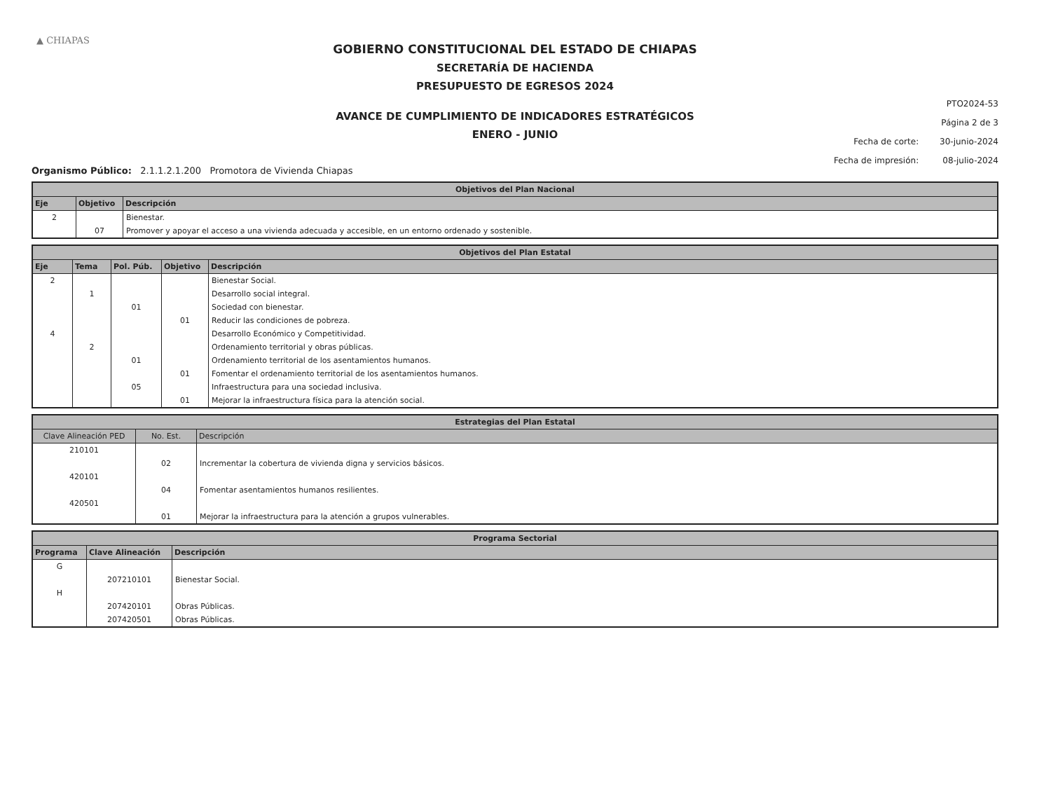▲ CHIAPAS
PTO2024-53
Página 2 de 3
Fecha de corte: 30-junio-2024
Fecha de impresión: 08-julio-2024
GOBIERNO CONSTITUCIONAL DEL ESTADO DE CHIAPAS
SECRETARÍA DE HACIENDA
PRESUPUESTO DE EGRESOS 2024
AVANCE DE CUMPLIMIENTO DE INDICADORES ESTRATÉGICOS
ENERO - JUNIO
Organismo Público: 2.1.1.2.1.200 Promotora de Vivienda Chiapas
| Objetivos del Plan Nacional | | |
| --- | --- | --- |
| Eje | Objetivo | Descripción |
| 2 | | Bienestar. |
| | 07 | Promover y apoyar el acceso a una vivienda adecuada y accesible, en un entorno ordenado y sostenible. |
| Objetivos del Plan Estatal | | | | |
| --- | --- | --- | --- | --- |
| Eje | Tema | Pol. Púb. | Objetivo | Descripción |
| 2 | | | | Bienestar Social. |
| | 1 | | | Desarrollo social integral. |
| | | 01 | | Sociedad con bienestar. |
| | | | 01 | Reducir las condiciones de pobreza. |
| 4 | | | | Desarrollo Económico y Competitividad. |
| | 2 | | | Ordenamiento territorial y obras públicas. |
| | | 01 | | Ordenamiento territorial de los asentamientos humanos. |
| | | | 01 | Fomentar el ordenamiento territorial de los asentamientos humanos. |
| | | 05 | | Infraestructura para una sociedad inclusiva. |
| | | | 01 | Mejorar la infraestructura física para la atención social. |
| Estrategias del Plan Estatal | | |
| --- | --- | --- |
| Clave Alineación PED | No. Est. | Descripción |
| 210101 | | |
| | 02 | Incrementar la cobertura de vivienda digna y servicios básicos. |
| 420101 | | |
| | 04 | Fomentar asentamientos humanos resilientes. |
| 420501 | | |
| | 01 | Mejorar la infraestructura para la atención a grupos vulnerables. |
| Programa Sectorial | | |
| --- | --- | --- |
| Programa | Clave Alineación | Descripción |
| G | | |
| | 207210101 | Bienestar Social. |
| H | | |
| | 207420101 | Obras Públicas. |
| | 207420501 | Obras Públicas. |